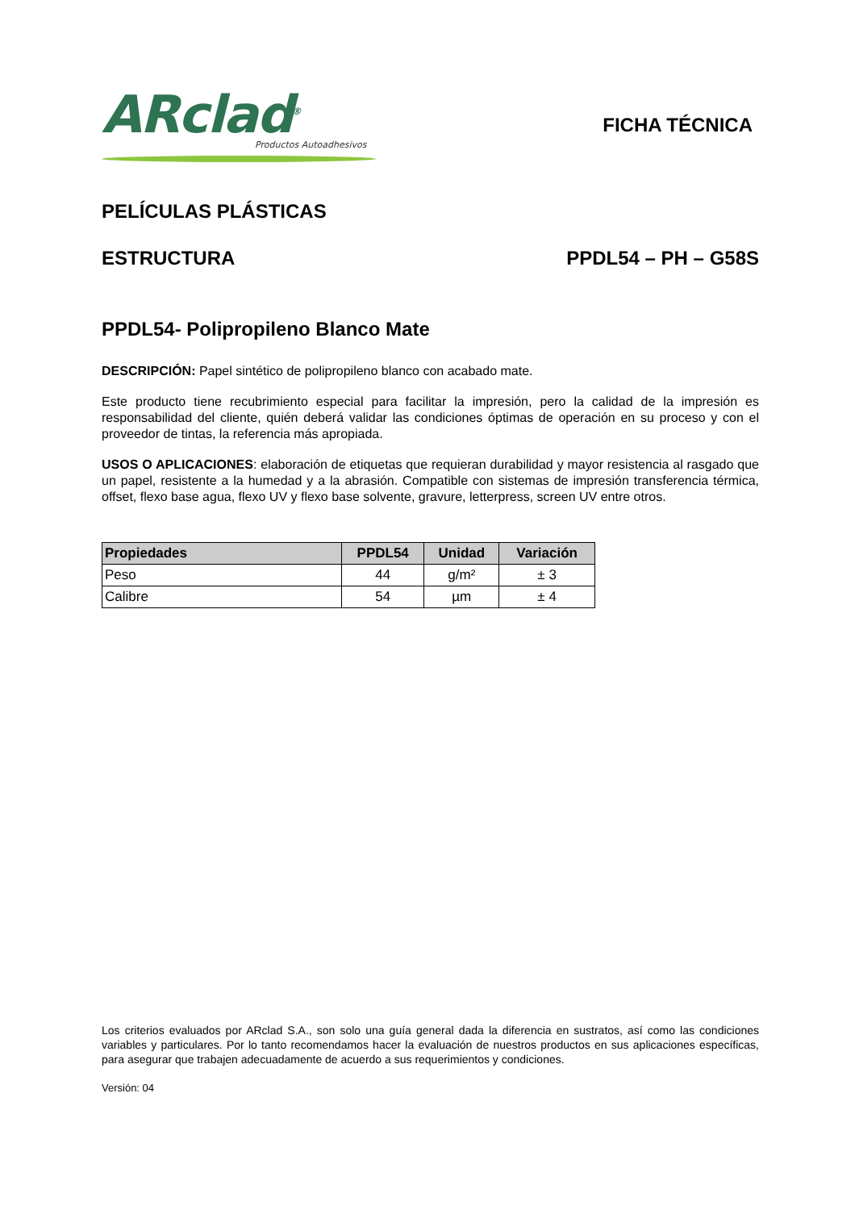ARclad<sup>®</sup>
Productos Autoadhesivos
FICHA TÉCNICA
PELÍCULAS PLÁSTICAS
ESTRUCTURA PPDL54 – PH – G58S
PPDL54- Polipropileno Blanco Mate
DESCRIPCIÓN: Papel sintético de polipropileno blanco con acabado mate.
Este producto tiene recubrimiento especial para facilitar la impresión, pero la calidad de la impresión es responsabilidad del cliente, quién deberá validar las condiciones óptimas de operación en su proceso y con el proveedor de tintas, la referencia más apropiada.
USOS O APLICACIONES: elaboración de etiquetas que requieran durabilidad y mayor resistencia al rasgado que un papel, resistente a la humedad y a la abrasión. Compatible con sistemas de impresión transferencia térmica, offset, flexo base agua, flexo UV y flexo base solvente, gravure, letterpress, screen UV entre otros.
| Propiedades | PPDL54 | Unidad | Variación |
| --- | --- | --- | --- |
| Peso | 44 | g/m² | ± 3 |
| Calibre | 54 | µm | ± 4 |
Los criterios evaluados por ARclad S.A., son solo una guía general dada la diferencia en sustratos, así como las condiciones variables y particulares. Por lo tanto recomendamos hacer la evaluación de nuestros productos en sus aplicaciones específicas, para asegurar que trabajen adecuadamente de acuerdo a sus requerimientos y condiciones.
Versión: 04